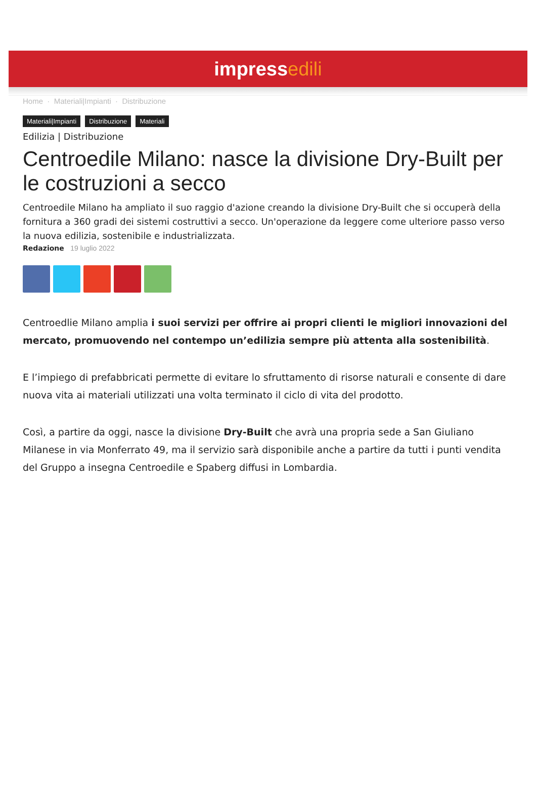impressedili
Home · Materiali|Impianti · Distribuzione
Materiali|Impianti Distribuzione Materiali
Edilizia | Distribuzione
Centroedile Milano: nasce la divisione Dry-Built per le costruzioni a secco
Centroedile Milano ha ampliato il suo raggio d'azione creando la divisione Dry-Built che si occuperà della fornitura a 360 gradi dei sistemi costruttivi a secco. Un'operazione da leggere come ulteriore passo verso la nuova edilizia, sostenibile e industrializzata.
Redazione 19 luglio 2022
Centroedlie Milano amplia i suoi servizi per offrire ai propri clienti le migliori innovazioni del mercato, promuovendo nel contempo un’edilizia sempre più attenta alla sostenibilità.
E l’impiego di prefabbricati permette di evitare lo sfruttamento di risorse naturali e consente di dare nuova vita ai materiali utilizzati una volta terminato il ciclo di vita del prodotto.
Così, a partire da oggi, nasce la divisione Dry-Built che avrà una propria sede a San Giuliano Milanese in via Monferrato 49, ma il servizio sarà disponibile anche a partire da tutti i punti vendita del Gruppo a insegna Centroedile e Spaberg diffusi in Lombardia.